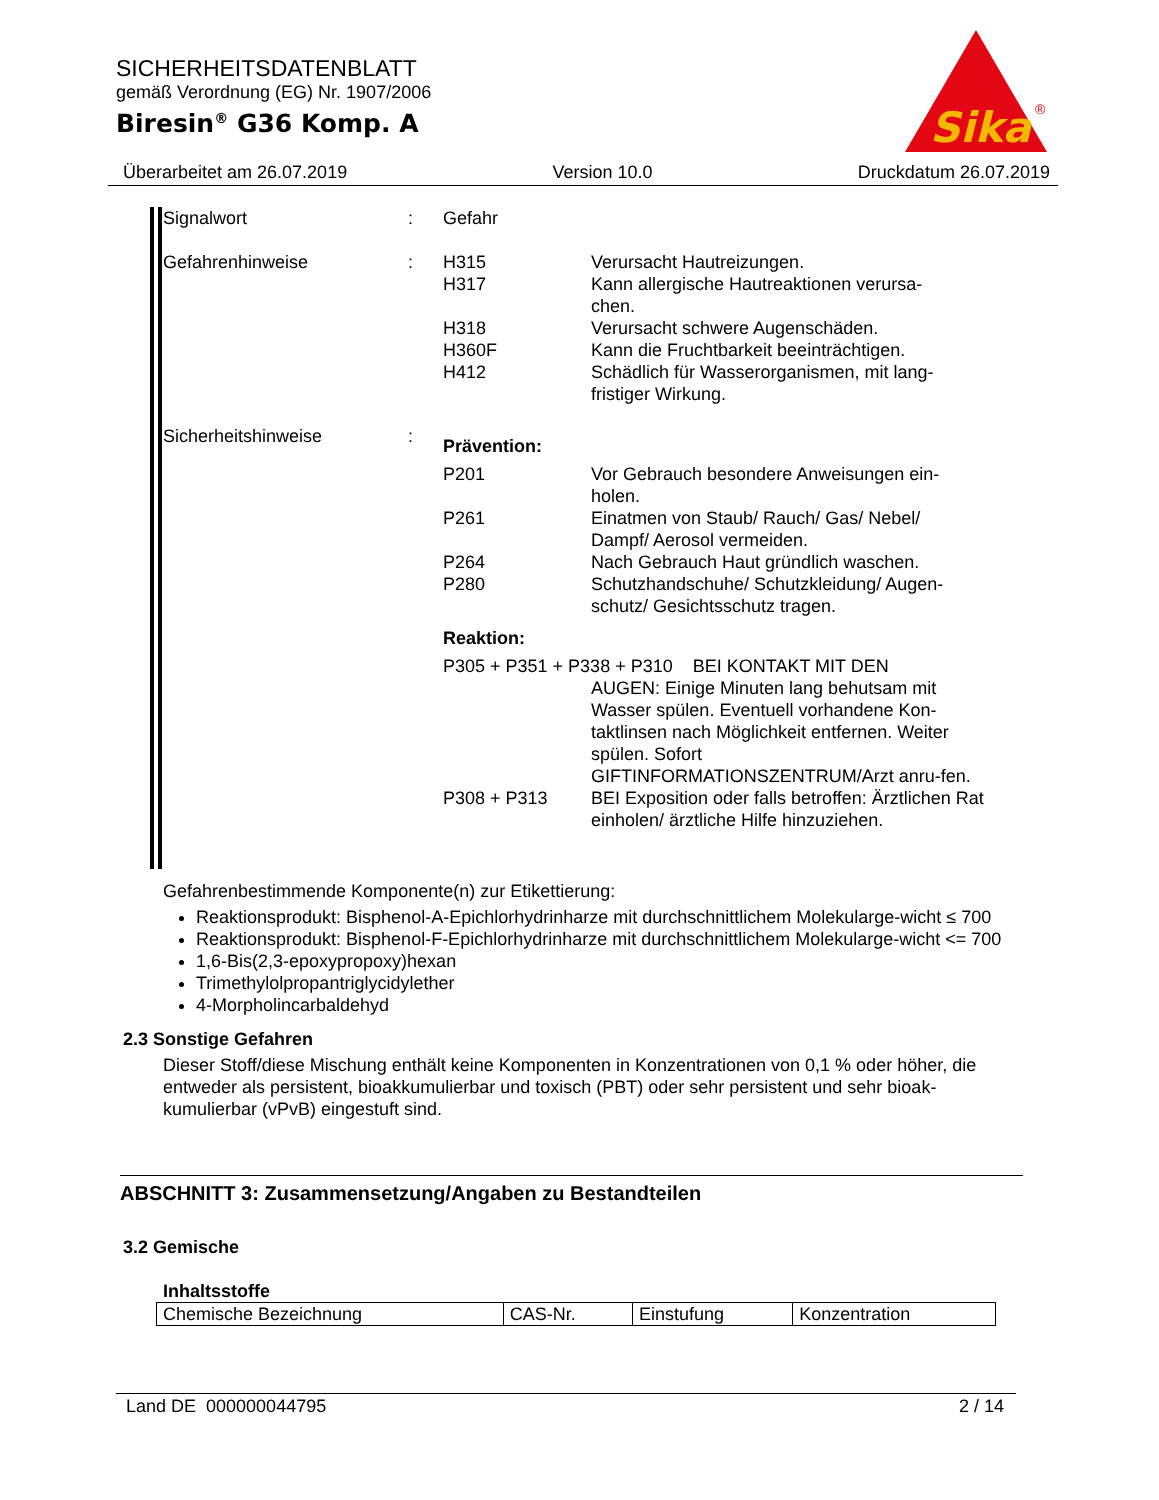SICHERHEITSDATENBLATT
gemäß Verordnung (EG) Nr. 1907/2006
Biresin<sup>®</sup> G36 Komp. A
Sika
®
Überarbeitet am 26.07.2019 Version 10.0 Druckdatum 26.07.2019
Signalwort
:
Gefahr
Gefahrenhinweise
:
H315
H317
H318
H360F
H412
Verursacht Hautreizungen.
Kann allergische Hautreaktionen verursa-
chen.
Verursacht schwere Augenschäden.
Kann die Fruchtbarkeit beeinträchtigen.
Schädlich für Wasserorganismen, mit lang-
fristiger Wirkung.
Sicherheitshinweise
:
Prävention:
P201
P261
P264
P280
Vor Gebrauch besondere Anweisungen ein-
holen.
Einatmen von Staub/ Rauch/ Gas/ Nebel/
Dampf/ Aerosol vermeiden.
Nach Gebrauch Haut gründlich waschen.
Schutzhandschuhe/ Schutzkleidung/ Augen-
schutz/ Gesichtsschutz tragen.
Reaktion:
P305 + P351 + P338 + P310 BEI KONTAKT MIT DEN
AUGEN: Einige Minuten lang behutsam mit Wasser spülen. Eventuell vorhandene Kon-taktlinsen nach Möglichkeit entfernen. Weiter spülen. Sofort GIFTINFORMATIONSZENTRUM/Arzt anru-fen.
P308 + P313
BEI Exposition oder falls betroffen: Ärztlichen Rat einholen/ ärztliche Hilfe hinzuziehen.
Gefahrenbestimmende Komponente(n) zur Etikettierung:
Reaktionsprodukt: Bisphenol-A-Epichlorhydrinharze mit durchschnittlichem Molekularge-wicht ≤ 700
Reaktionsprodukt: Bisphenol-F-Epichlorhydrinharze mit durchschnittlichem Molekularge-wicht <= 700
1,6-Bis(2,3-epoxypropoxy)hexan
Trimethylolpropantriglycidylether
4-Morpholincarbaldehyd
2.3 Sonstige Gefahren
Dieser Stoff/diese Mischung enthält keine Komponenten in Konzentrationen von 0,1 % oder höher, die entweder als persistent, bioakkumulierbar und toxisch (PBT) oder sehr persistent und sehr bioak-kumulierbar (vPvB) eingestuft sind.
ABSCHNITT 3: Zusammensetzung/Angaben zu Bestandteilen
3.2 Gemische
Inhaltsstoffe
| Chemische Bezeichnung | CAS-Nr. | Einstufung | Konzentration |
Land DE 000000044795 2 / 14